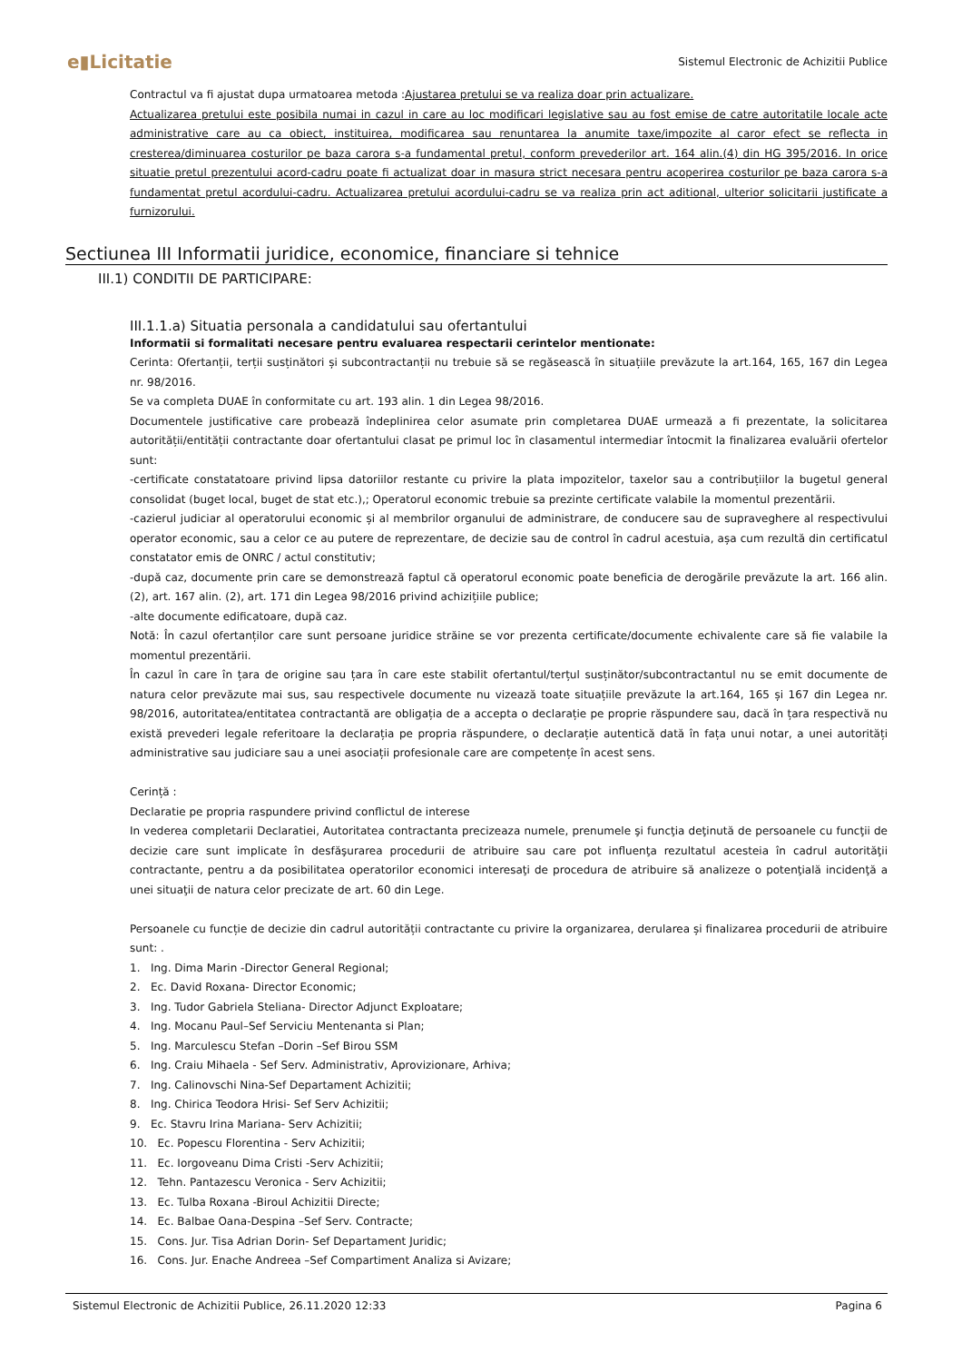e▮Licitatie Sistemul Electronic de Achizitii Publice
Contractul va fi ajustat dupa urmatoarea metoda :Ajustarea pretului se va realiza doar prin actualizare.
Actualizarea pretului este posibila numai in cazul in care au loc modificari legislative sau au fost emise de catre autoritatile locale acte administrative care au ca obiect, instituirea, modificarea sau renuntarea la anumite taxe/impozite al caror efect se reflecta in cresterea/diminuarea costurilor pe baza carora s-a fundamental pretul, conform prevederilor art. 164 alin.(4) din HG 395/2016. In orice situatie pretul prezentului acord-cadru poate fi actualizat doar in masura strict necesara pentru acoperirea costurilor pe baza carora s-a fundamentat pretul acordului-cadru. Actualizarea pretului acordului-cadru se va realiza prin act aditional, ulterior solicitarii justificate a furnizorului.
Sectiunea III Informatii juridice, economice, financiare si tehnice
III.1) CONDITII DE PARTICIPARE:
III.1.1.a) Situatia personala a candidatului sau ofertantului
Informatii si formalitati necesare pentru evaluarea respectarii cerintelor mentionate:
Cerinta: Ofertanții, terții susținători și subcontractanții nu trebuie să se regăsească în situațiile prevăzute la art.164, 165, 167 din Legea nr. 98/2016.
Se va completa DUAE în conformitate cu art. 193 alin. 1 din Legea 98/2016.
Documentele justificative care probează îndeplinirea celor asumate prin completarea DUAE urmează a fi prezentate, la solicitarea autorității/entității contractante doar ofertantului clasat pe primul loc în clasamentul intermediar întocmit la finalizarea evaluării ofertelor sunt:
-certificate constatatoare privind lipsa datoriilor restante cu privire la plata impozitelor, taxelor sau a contribuțiilor la bugetul general consolidat (buget local, buget de stat etc.),; Operatorul economic trebuie sa prezinte certificate valabile la momentul prezentării.
-cazierul judiciar al operatorului economic și al membrilor organului de administrare, de conducere sau de supraveghere al respectivului operator economic, sau a celor ce au putere de reprezentare, de decizie sau de control în cadrul acestuia, așa cum rezultă din certificatul constatator emis de ONRC / actul constitutiv;
-după caz, documente prin care se demonstrează faptul că operatorul economic poate beneficia de derogările prevăzute la art. 166 alin. (2), art. 167 alin. (2), art. 171 din Legea 98/2016 privind achizițiile publice;
-alte documente edificatoare, după caz.
Notă: În cazul ofertanților care sunt persoane juridice străine se vor prezenta certificate/documente echivalente care să fie valabile la momentul prezentării.
În cazul în care în țara de origine sau țara în care este stabilit ofertantul/terțul susținător/subcontractantul nu se emit documente de natura celor prevăzute mai sus, sau respectivele documente nu vizează toate situațiile prevăzute la art.164, 165 și 167 din Legea nr. 98/2016, autoritatea/entitatea contractantă are obligația de a accepta o declarație pe proprie răspundere sau, dacă în țara respectivă nu există prevederi legale referitoare la declarația pe propria răspundere, o declarație autentică dată în fața unui notar, a unei autorități administrative sau judiciare sau a unei asociații profesionale care are competențe în acest sens.
Cerință :
Declaratie pe propria raspundere privind conflictul de interese
In vederea completarii Declaratiei, Autoritatea contractanta precizeaza numele, prenumele şi funcţia deţinută de persoanele cu funcţii de decizie care sunt implicate în desfăşurarea procedurii de atribuire sau care pot influenţa rezultatul acesteia în cadrul autorităţii contractante, pentru a da posibilitatea operatorilor economici interesaţi de procedura de atribuire să analizeze o potenţială incidenţă a unei situaţii de natura celor precizate de art. 60 din Lege.
Persoanele cu funcție de decizie din cadrul autorității contractante cu privire la organizarea, derularea și finalizarea procedurii de atribuire sunt: .
1. Ing. Dima Marin -Director General Regional;
2. Ec. David Roxana- Director Economic;
3. Ing. Tudor Gabriela Steliana- Director Adjunct Exploatare;
4. Ing. Mocanu Paul–Sef Serviciu Mentenanta si Plan;
5. Ing. Marculescu Stefan –Dorin –Sef Birou SSM
6. Ing. Craiu Mihaela - Sef Serv. Administrativ, Aprovizionare, Arhiva;
7. Ing. Calinovschi Nina-Sef Departament Achizitii;
8. Ing. Chirica Teodora Hrisi- Sef Serv Achizitii;
9. Ec. Stavru Irina Mariana- Serv Achizitii;
10. Ec. Popescu Florentina - Serv Achizitii;
11. Ec. Iorgoveanu Dima Cristi -Serv Achizitii;
12. Tehn. Pantazescu Veronica - Serv Achizitii;
13. Ec. Tulba Roxana -Biroul Achizitii Directe;
14. Ec. Balbae Oana-Despina –Sef Serv. Contracte;
15. Cons. Jur. Tisa Adrian Dorin- Sef Departament Juridic;
16. Cons. Jur. Enache Andreea –Sef Compartiment Analiza si Avizare;
Sistemul Electronic de Achizitii Publice, 26.11.2020 12:33 Pagina 6